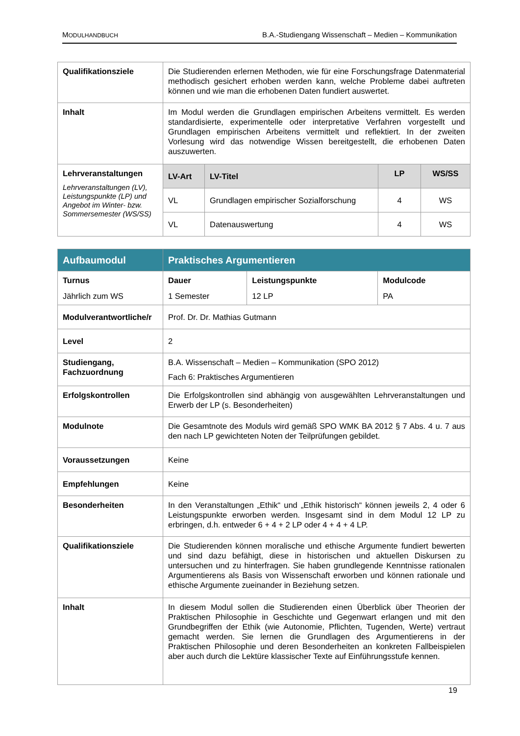MODULHANDBUCH B.A.-Studiengang Wissenschaft – Medien – Kommunikation
| Qualifikationsziele | Die Studierenden erlernen Methoden, wie für eine Forschungsfrage Datenmaterial methodisch gesichert erhoben werden kann, welche Probleme dabei auftreten können und wie man die erhobenen Daten fundiert auswertet. | | | |
| Inhalt | Im Modul werden die Grundlagen empirischen Arbeitens vermittelt. Es werden standardisierte, experimentelle oder interpretative Verfahren vorgestellt und Grundlagen empirischen Arbeitens vermittelt und reflektiert. In der zweiten Vorlesung wird das notwendige Wissen bereitgestellt, die erhobenen Daten auszuwerten. | | | |
| Lehrveranstaltungen Lehrveranstaltungen (LV), Leistungspunkte (LP) und Angebot im Winter- bzw. Sommersemester (WS/SS) | LV-Art | LV-Titel | LP | WS/SS |
| | VL | Grundlagen empirischer Sozialforschung | 4 | WS |
| | VL | Datenauswertung | 4 | WS |
| Aufbaumodul | Praktisches Argumentieren | | |
| Turnus Jährlich zum WS | Dauer 1 Semester | Leistungspunkte 12 LP | Modulcode PA |
| Modulverantwortliche/r | Prof. Dr. Dr. Mathias Gutmann | | |
| Level | 2 | | |
| Studiengang, Fachzuordnung | B.A. Wissenschaft – Medien – Kommunikation (SPO 2012) Fach 6: Praktisches Argumentieren | | |
| Erfolgskontrollen | Die Erfolgskontrollen sind abhängig von ausgewählten Lehrveranstaltungen und Erwerb der LP (s. Besonderheiten) | | |
| Modulnote | Die Gesamtnote des Moduls wird gemäß SPO WMK BA 2012 § 7 Abs. 4 u. 7 aus den nach LP gewichteten Noten der Teilprüfungen gebildet. | | |
| Voraussetzungen | Keine | | |
| Empfehlungen | Keine | | |
| Besonderheiten | In den Veranstaltungen „Ethik“ und „Ethik historisch“ können jeweils 2, 4 oder 6 Leistungspunkte erworben werden. Insgesamt sind in dem Modul 12 LP zu erbringen, d.h. entweder 6 + 4 + 2 LP oder 4 + 4 + 4 LP. | | |
| Qualifikationsziele | Die Studierenden können moralische und ethische Argumente fundiert bewerten und sind dazu befähigt, diese in historischen und aktuellen Diskursen zu untersuchen und zu hinterfragen. Sie haben grundlegende Kenntnisse rationalen Argumentierens als Basis von Wissenschaft erworben und können rationale und ethische Argumente zueinander in Beziehung setzen. | | |
| Inhalt | In diesem Modul sollen die Studierenden einen Überblick über Theorien der Praktischen Philosophie in Geschichte und Gegenwart erlangen und mit den Grundbegriffen der Ethik (wie Autonomie, Pflichten, Tugenden, Werte) vertraut gemacht werden. Sie lernen die Grundlagen des Argumentierens in der Praktischen Philosophie und deren Besonderheiten an konkreten Fallbeispielen aber auch durch die Lektüre klassischer Texte auf Einführungsstufe kennen. | | |
19